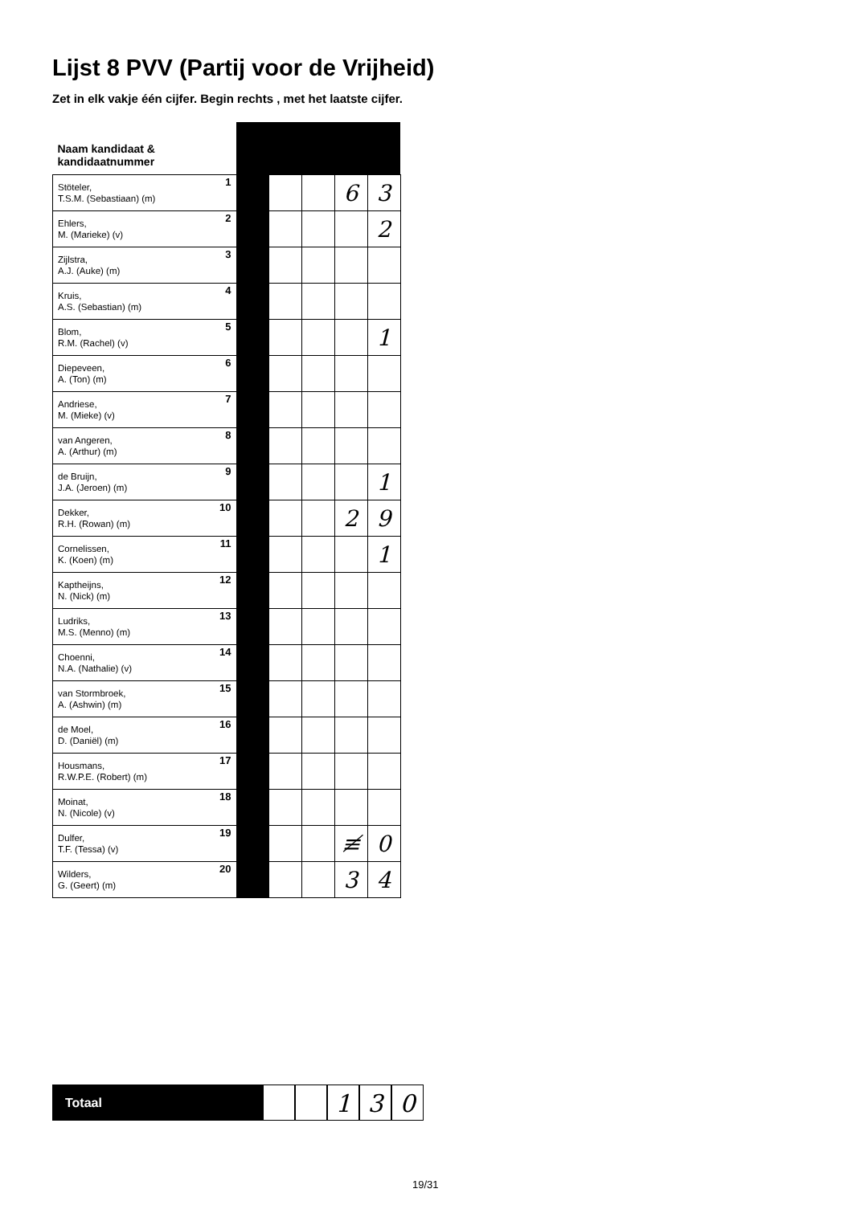Lijst 8 PVV (Partij voor de Vrijheid)
Zet in elk vakje één cijfer. Begin rechts , met het laatste cijfer.
| Naam kandidaat & kandidaatnummer | | | | | |
| --- | --- | --- | --- | --- | --- |
| 1 Stöteler, T.S.M. (Sebastiaan) (m) | | | | 6 | 3 |
| 2 Ehlers, M. (Marieke) (v) | | | | | 2 |
| 3 Zijlstra, A.J. (Auke) (m) | | | | | |
| 4 Kruis, A.S. (Sebastian) (m) | | | | | |
| 5 Blom, R.M. (Rachel) (v) | | | | | 1 |
| 6 Diepeveen, A. (Ton) (m) | | | | | |
| 7 Andriese, M. (Mieke) (v) | | | | | |
| 8 van Angeren, A. (Arthur) (m) | | | | | |
| 9 de Bruijn, J.A. (Jeroen) (m) | | | | | 1 |
| 10 Dekker, R.H. (Rowan) (m) | | | | 2 | 9 |
| 11 Cornelissen, K. (Koen) (m) | | | | | 1 |
| 12 Kaptheijns, N. (Nick) (m) | | | | | |
| 13 Ludriks, M.S. (Menno) (m) | | | | | |
| 14 Choenni, N.A. (Nathalie) (v) | | | | | |
| 15 van Stormbroek, A. (Ashwin) (m) | | | | | |
| 16 de Moel, D. (Daniël) (m) | | | | | |
| 17 Housmans, R.W.P.E. (Robert) (m) | | | | | |
| 18 Moinat, N. (Nicole) (v) | | | | | |
| 19 Dulfer, T.F. (Tessa) (v) | | | | ≢ | 0 |
| 20 Wilders, G. (Geert) (m) | | | | 3 | 4 |
Totaal
1 3 0
19/31